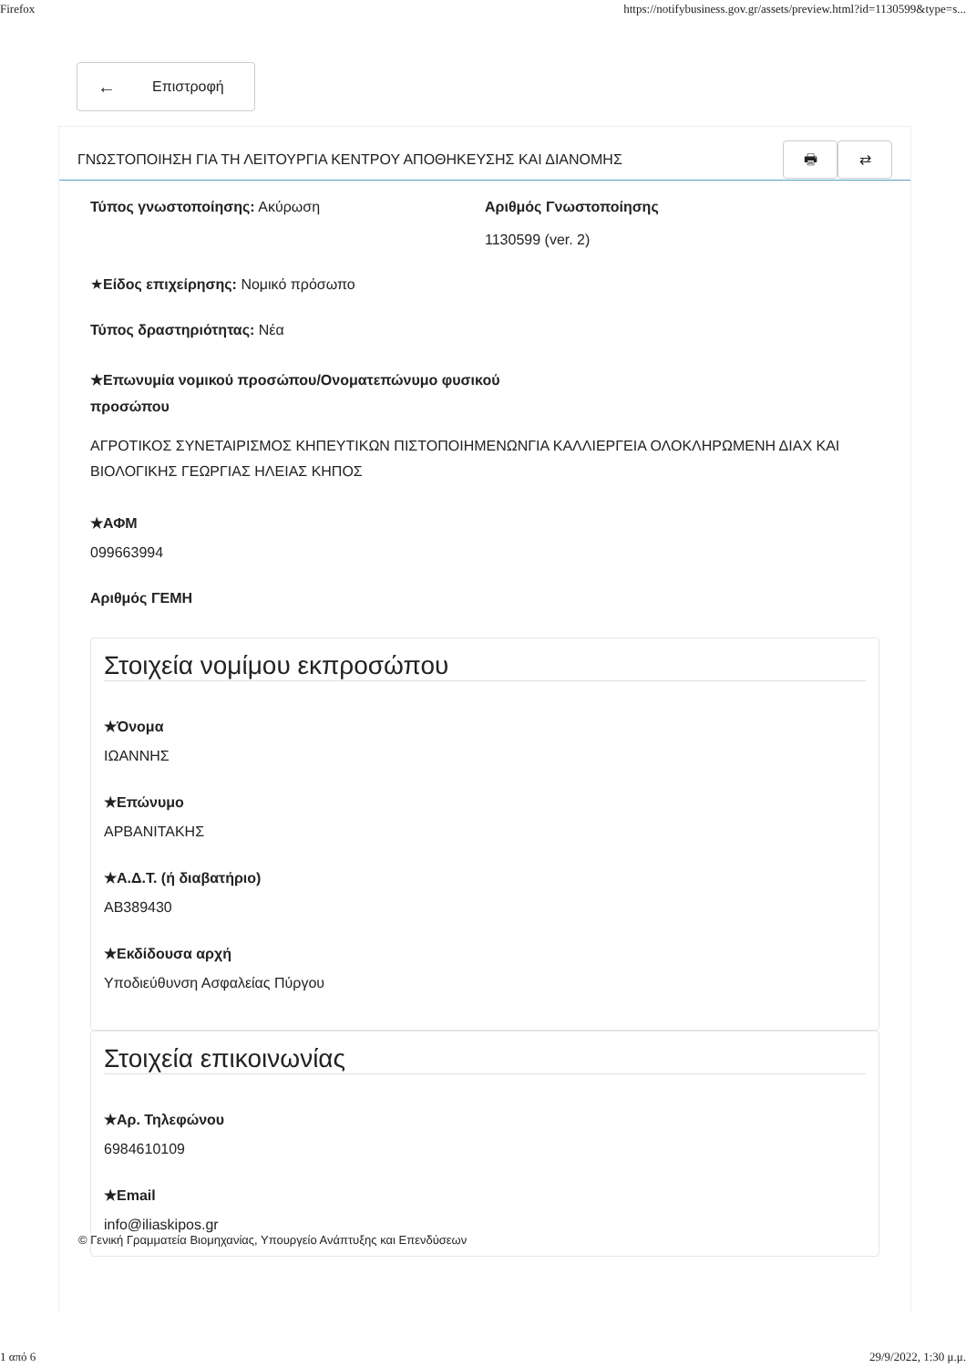Firefox https://notifybusiness.gov.gr/assets/preview.html?id=1130599&type=s...
← Επιστροφή
ΓΝΩΣΤΟΠΟΙΗΣΗ ΓΙΑ ΤΗ ΛΕΙΤΟΥΡΓΙΑ ΚΕΝΤΡΟΥ ΑΠΟΘΗΚΕΥΣΗΣ ΚΑΙ ΔΙΑΝΟΜΗΣ
🖶 ⇄
Τύπος γνωστοποίησης: Ακύρωση Αριθμός Γνωστοποίησης
1130599 (ver. 2)
★Είδος επιχείρησης: Νομικό πρόσωπο
Τύπος δραστηριότητας: Νέα
★Επωνυμία νομικού προσώπου/Ονοματεπώνυμο φυσικού προσώπου
ΑΓΡΟΤΙΚΟΣ ΣΥΝΕΤΑΙΡΙΣΜΟΣ ΚΗΠΕΥΤΙΚΩΝ ΠΙΣΤΟΠΟΙΗΜΕΝΩΝΓΙΑ ΚΑΛΛΙΕΡΓΕΙΑ ΟΛΟΚΛΗΡΩΜΕΝΗ ΔΙΑΧ ΚΑΙ ΒΙΟΛΟΓΙΚΗΣ ΓΕΩΡΓΙΑΣ ΗΛΕΙΑΣ ΚΗΠΟΣ
★ΑΦΜ
099663994
Αριθμός ΓΕΜΗ
Στοιχεία νομίμου εκπροσώπου
★Όνομα
ΙΩΑΝΝΗΣ
★Επώνυμο
ΑΡΒΑΝΙΤΑΚΗΣ
★Α.Δ.Τ. (ή διαβατήριο)
ΑΒ389430
★Εκδίδουσα αρχή
Υποδιεύθυνση Ασφαλείας Πύργου
Στοιχεία επικοινωνίας
★Αρ. Τηλεφώνου
6984610109
★Email
info@iliaskipos.gr
© Γενική Γραμματεία Βιομηχανίας, Υπουργείο Ανάπτυξης και Επενδύσεων
1 από 6 29/9/2022, 1:30 μ.μ.